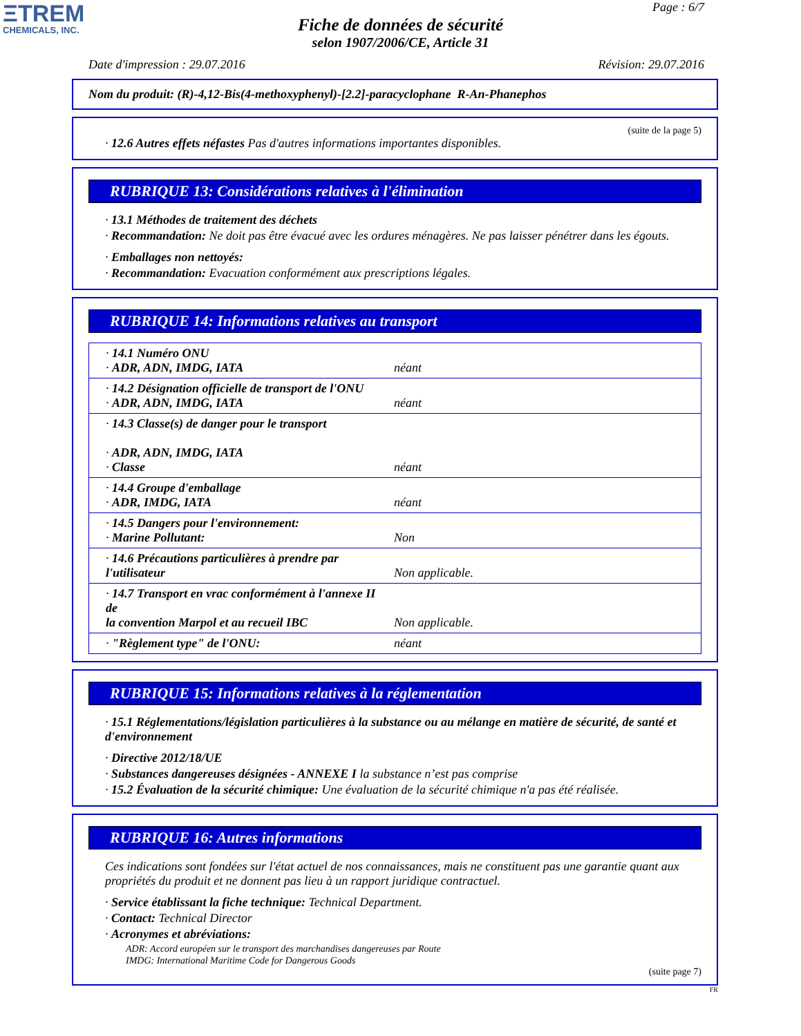ΞTREM
CHEMICALS, INC.
Page : 6/7
Fiche de données de sécurité
selon 1907/2006/CE, Article 31
Date d'impression : 29.07.2016 Révision: 29.07.2016
Nom du produit: (R)-4,12-Bis(4-methoxyphenyl)-[2.2]-paracyclophane R-An-Phanephos
(suite de la page 5)
· 12.6 Autres effets néfastes Pas d'autres informations importantes disponibles.
RUBRIQUE 13: Considérations relatives à l'élimination
· 13.1 Méthodes de traitement des déchets
· Recommandation: Ne doit pas être évacué avec les ordures ménagères. Ne pas laisser pénétrer dans les égouts.
· Emballages non nettoyés:
· Recommandation: Evacuation conformément aux prescriptions légales.
RUBRIQUE 14: Informations relatives au transport
| · 14.1 Numéro ONU · ADR, ADN, IMDG, IATA | néant |
| · 14.2 Désignation officielle de transport de l'ONU · ADR, ADN, IMDG, IATA | néant |
| · 14.3 Classe(s) de danger pour le transport · ADR, ADN, IMDG, IATA · Classe | néant |
| · 14.4 Groupe d'emballage · ADR, IMDG, IATA | néant |
| · 14.5 Dangers pour l'environnement: · Marine Pollutant: | Non |
| · 14.6 Précautions particulières à prendre par l'utilisateur | Non applicable. |
| · 14.7 Transport en vrac conformément à l'annexe II de la convention Marpol et au recueil IBC | Non applicable. |
| · "Règlement type" de l'ONU: | néant |
RUBRIQUE 15: Informations relatives à la réglementation
· 15.1 Réglementations/législation particulières à la substance ou au mélange en matière de sécurité, de santé et d'environnement
· Directive 2012/18/UE
· Substances dangereuses désignées - ANNEXE I la substance n’est pas comprise
· 15.2 Évaluation de la sécurité chimique: Une évaluation de la sécurité chimique n'a pas été réalisée.
RUBRIQUE 16: Autres informations
Ces indications sont fondées sur l'état actuel de nos connaissances, mais ne constituent pas une garantie quant aux propriétés du produit et ne donnent pas lieu à un rapport juridique contractuel.
· Service établissant la fiche technique: Technical Department.
· Contact: Technical Director
· Acronymes et abréviations:
ADR: Accord européen sur le transport des marchandises dangereuses par Route
IMDG: International Maritime Code for Dangerous Goods
(suite page 7)
FR